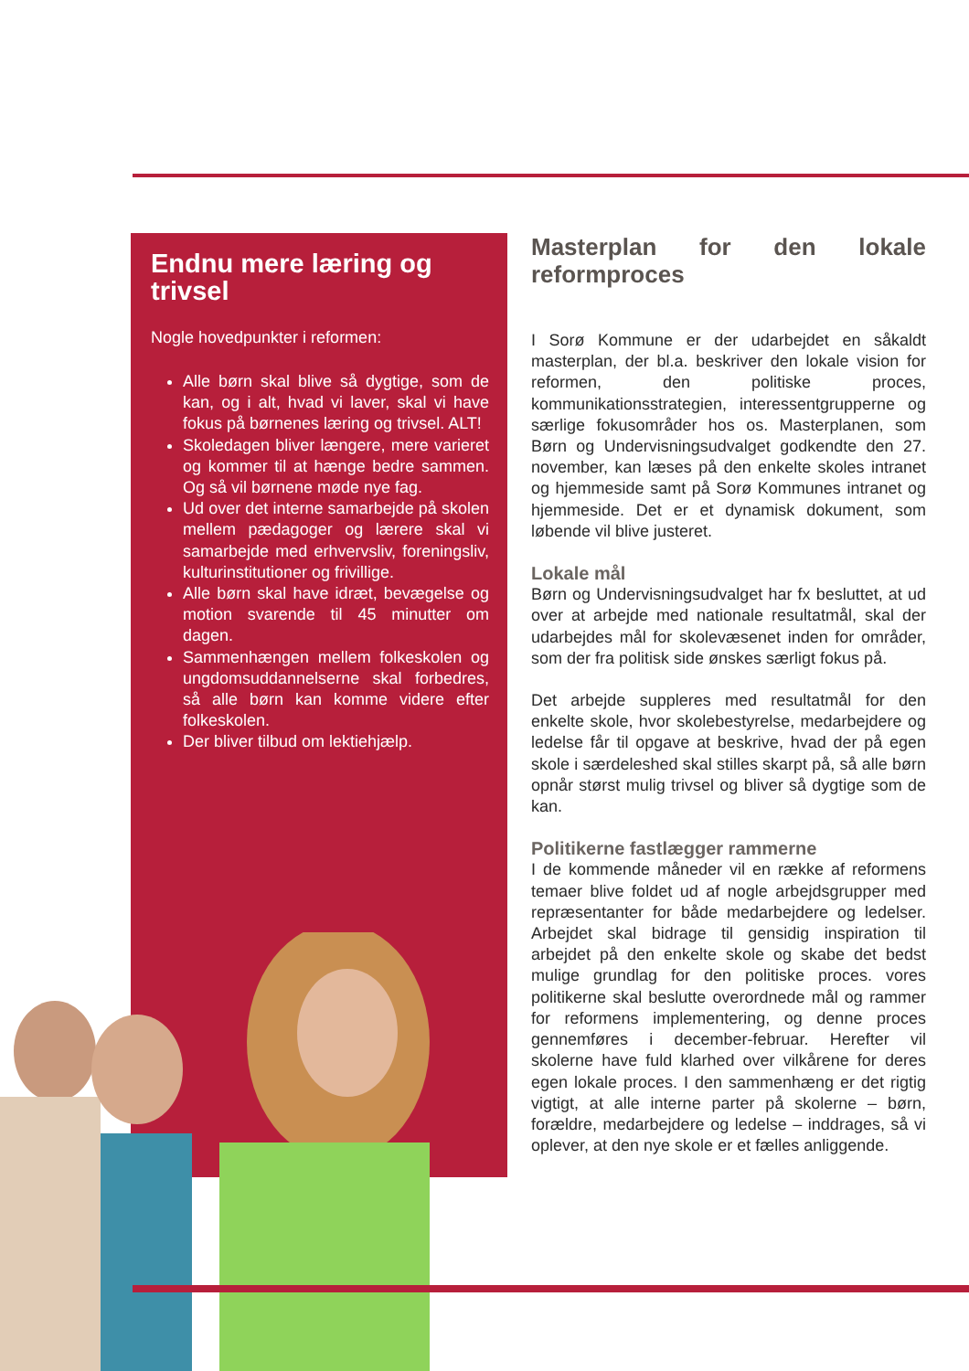Endnu mere læring og trivsel
Nogle hovedpunkter i reformen:
Alle børn skal blive så dygtige, som de kan, og i alt, hvad vi laver, skal vi have fokus på børnenes læring og trivsel. ALT!
Skoledagen bliver længere, mere varieret og kommer til at hænge bedre sammen. Og så vil børnene møde nye fag.
Ud over det interne samarbejde på skolen mellem pædagoger og lærere skal vi samarbejde med erhvervsliv, foreningsliv, kulturinstitutioner og frivillige.
Alle børn skal have idræt, bevægelse og motion svarende til 45 minutter om dagen.
Sammenhængen mellem folkeskolen og ungdomsuddannelserne skal forbedres, så alle børn kan komme videre efter folkeskolen.
Der bliver tilbud om lektiehjælp.
Masterplan for den lokale reformproces
I Sorø Kommune er der udarbejdet en såkaldt masterplan, der bl.a. beskriver den lokale vision for reformen, den politiske proces, kommunikationsstrategien, interessentgrupperne og særlige fokusområder hos os. Masterplanen, som Børn og Undervisningsudvalget godkendte den 27. november, kan læses på den enkelte skoles intranet og hjemmeside samt på Sorø Kommunes intranet og hjemmeside. Det er et dynamisk dokument, som løbende vil blive justeret.
Lokale mål
Børn og Undervisningsudvalget har fx besluttet, at ud over at arbejde med nationale resultatmål, skal der udarbejdes mål for skolevæsenet inden for områder, som der fra politisk side ønskes særligt fokus på.
Det arbejde suppleres med resultatmål for den enkelte skole, hvor skolebestyrelse, medarbejdere og ledelse får til opgave at beskrive, hvad der på egen skole i særdeleshed skal stilles skarpt på, så alle børn opnår størst mulig trivsel og bliver så dygtige som de kan.
Politikerne fastlægger rammerne
I de kommende måneder vil en række af reformens temaer blive foldet ud af nogle arbejdsgrupper med repræsentanter for både medarbejdere og ledelser. Arbejdet skal bidrage til gensidig inspiration til arbejdet på den enkelte skole og skabe det bedst mulige grundlag for den politiske proces. vores politikerne skal beslutte overordnede mål og rammer for reformens implementering, og denne proces gennemføres i december-februar. Herefter vil skolerne have fuld klarhed over vilkårene for deres egen lokale proces. I den sammenhæng er det rigtig vigtigt, at alle interne parter på skolerne – børn, forældre, medarbejdere og ledelse – inddrages, så vi oplever, at den nye skole er et fælles anliggende.